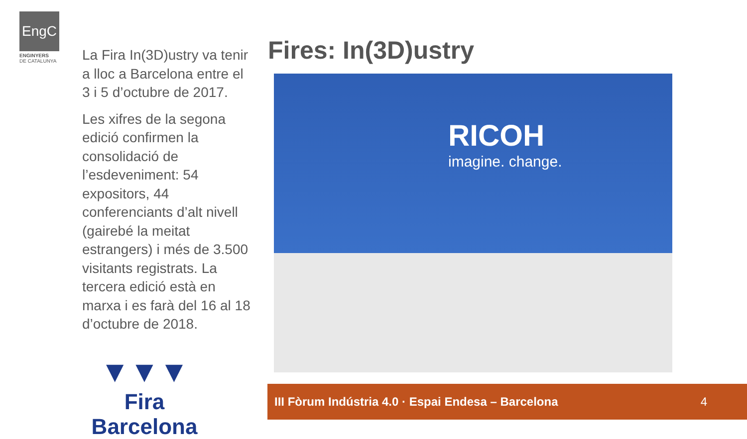EngC
ENGINYERS
DE CATALUNYA
La Fira In(3D)ustry va tenir a lloc a Barcelona entre el 3 i 5 d’octubre de 2017.
Les xifres de la segona edició confirmen la consolidació de l’esdeveniment: 54 expositors, 44 conferenciants d’alt nivell (gairebé la meitat estrangers) i més de 3.500 visitants registrats. La tercera edició està en marxa i es farà del 16 al 18 d’octubre de 2018.
Fires: In(3D)ustry
RICOH
imagine. change.
▼▼▼
Fira Barcelona
III Fòrum Indústria 4.0 · Espai Endesa – Barcelona 4